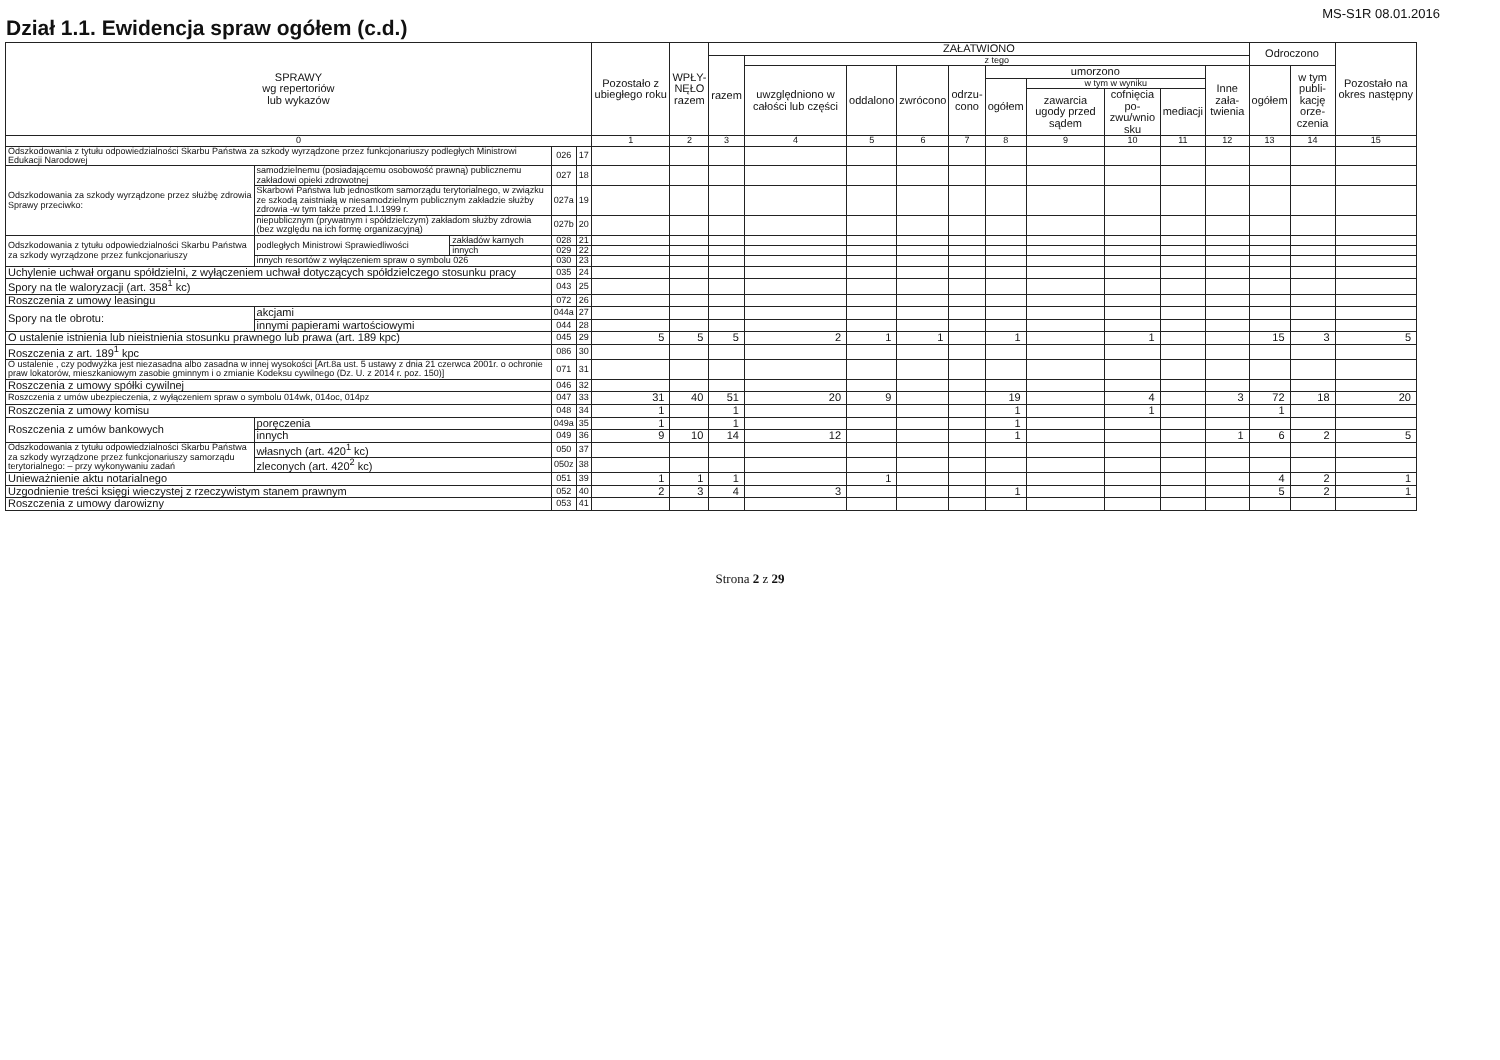Dział 1.1. Ewidencja spraw ogółem (c.d.)
MS-S1R 08.01.2016
| SPRAWY wg repertoriów lub wykazów | | | | | Pozostało z ubiegłego roku | WPŁY- NĘŁO razem | ZAŁATWIONO | | | | | | | | | | Odroczono | | Pozostało na okres następny |
| --- | --- | --- | --- | --- | --- | --- | --- | --- | --- | --- | --- | --- | --- | --- | --- | --- | --- | --- | --- |
| | | | | | | | razem | z tego | | | | | | | | | | | |
| | | | | | | | | uwzględniono w całości lub części | oddalono | zwrócono | odrzu- cono | umorzono | | | | Inne zała- twienia | ogółem | w tym publi- kację orze- czenia | |
| | | | | | | | | | | | | ogółem | w tym w wyniku | | | | | | |
| | | | | | | | | | | | | | zawarcia ugody przed sądem | cofnięcia po- zwu/wnio sku | mediacji | | | | |
| 0 | | | | | 1 | 2 | 3 | 4 | 5 | 6 | 7 | 8 | 9 | 10 | 11 | 12 | 13 | 14 | 15 |
| Odszkodowania z tytułu odpowiedzialności Skarbu Państwa za szkody wyrządzone przez funkcjonariuszy podległych Ministrowi Edukacji Narodowej | | | 026 | 17 | | | | | | | | | | | | | | | |
| Odszkodowania za szkody wyrządzone przez służbę zdrowia Sprawy przeciwko: | samodzielnemu (posiadającemu osobowość prawną) publicznemu zakładowi opieki zdrowotnej | | 027 | 18 | | | | | | | | | | | | | | | |
| | Skarbowi Państwa lub jednostkom samorządu terytorialnego, w związku ze szkodą zaistniałą w niesamodzielnym publicznym zakładzie służby zdrowia -w tym także przed 1.I.1999 r. | | 027a | 19 | | | | | | | | | | | | | | | |
| | niepublicznym (prywatnym i spółdzielczym) zakładom służby zdrowia (bez względu na ich formę organizacyjną) | | 027b | 20 | | | | | | | | | | | | | | | |
| Odszkodowania z tytułu odpowiedzialności Skarbu Państwa za szkody wyrządzone przez funkcjonariuszy | podległych Ministrowi Sprawiedliwości | zakładów karnych | 028 | 21 | | | | | | | | | | | | | | | |
| | | innych | 029 | 22 | | | | | | | | | | | | | | | |
| | innych resortów z wyłączeniem spraw o symbolu 026 | | 030 | 23 | | | | | | | | | | | | | | | |
| Uchylenie uchwał organu spółdzielni, z wyłączeniem uchwał dotyczących spółdzielczego stosunku pracy | | | 035 | 24 | | | | | | | | | | | | | | | |
| Spory na tle waloryzacji (art. 358<sup>1</sup> kc) | | | 043 | 25 | | | | | | | | | | | | | | | |
| Roszczenia z umowy leasingu | | | 072 | 26 | | | | | | | | | | | | | | | |
| Spory na tle obrotu: | akcjami | | 044a | 27 | | | | | | | | | | | | | | | |
| | innymi papierami wartościowymi | | 044 | 28 | | | | | | | | | | | | | | | |
| O ustalenie istnienia lub nieistnienia stosunku prawnego lub prawa (art. 189 kpc) | | | 045 | 29 | 5 | 5 | 5 | 2 | 1 | 1 | | 1 | | 1 | | | 15 | 3 | 5 |
| Roszczenia z art. 189<sup>1</sup> kpc | | | 086 | 30 | | | | | | | | | | | | | | | |
| O ustalenie , czy podwyżka jest niezasadna albo zasadna w innej wysokości [Art.8a ust. 5 ustawy z dnia 21 czerwca 2001r. o ochronie praw lokatorów, mieszkaniowym zasobie gminnym i o zmianie Kodeksu cywilnego (Dz. U. z 2014 r. poz. 150)] | | | 071 | 31 | | | | | | | | | | | | | | | |
| Roszczenia z umowy spółki cywilnej | | | 046 | 32 | | | | | | | | | | | | | | | |
| Roszczenia z umów ubezpieczenia, z wyłączeniem spraw o symbolu 014wk, 014oc, 014pz | | | 047 | 33 | 31 | 40 | 51 | 20 | 9 | | | 19 | | 4 | | 3 | 72 | 18 | 20 |
| Roszczenia z umowy komisu | | | 048 | 34 | 1 | | 1 | | | | | 1 | | 1 | | | 1 | | |
| Roszczenia z umów bankowych | poręczenia | | 049a | 35 | 1 | | 1 | | | | | 1 | | | | | | | |
| | innych | | 049 | 36 | 9 | 10 | 14 | 12 | | | | 1 | | | | 1 | 6 | 2 | 5 |
| Odszkodowania z tytułu odpowiedzialności Skarbu Państwa za szkody wyrządzone przez funkcjonariuszy samorządu terytorialnego: – przy wykonywaniu zadań | własnych (art. 420<sup>1</sup> kc) | | 050 | 37 | | | | | | | | | | | | | | | |
| | zleconych (art. 420<sup>2</sup> kc) | | 050z | 38 | | | | | | | | | | | | | | | |
| Unieważnienie aktu notarialnego | | | 051 | 39 | 1 | 1 | 1 | | 1 | | | | | | | | 4 | 2 | 1 |
| Uzgodnienie treści księgi wieczystej z rzeczywistym stanem prawnym | | | 052 | 40 | 2 | 3 | 4 | 3 | | | | 1 | | | | | 5 | 2 | 1 |
| Roszczenia z umowy darowizny | | | 053 | 41 | | | | | | | | | | | | | | | |
Strona 2 z 29